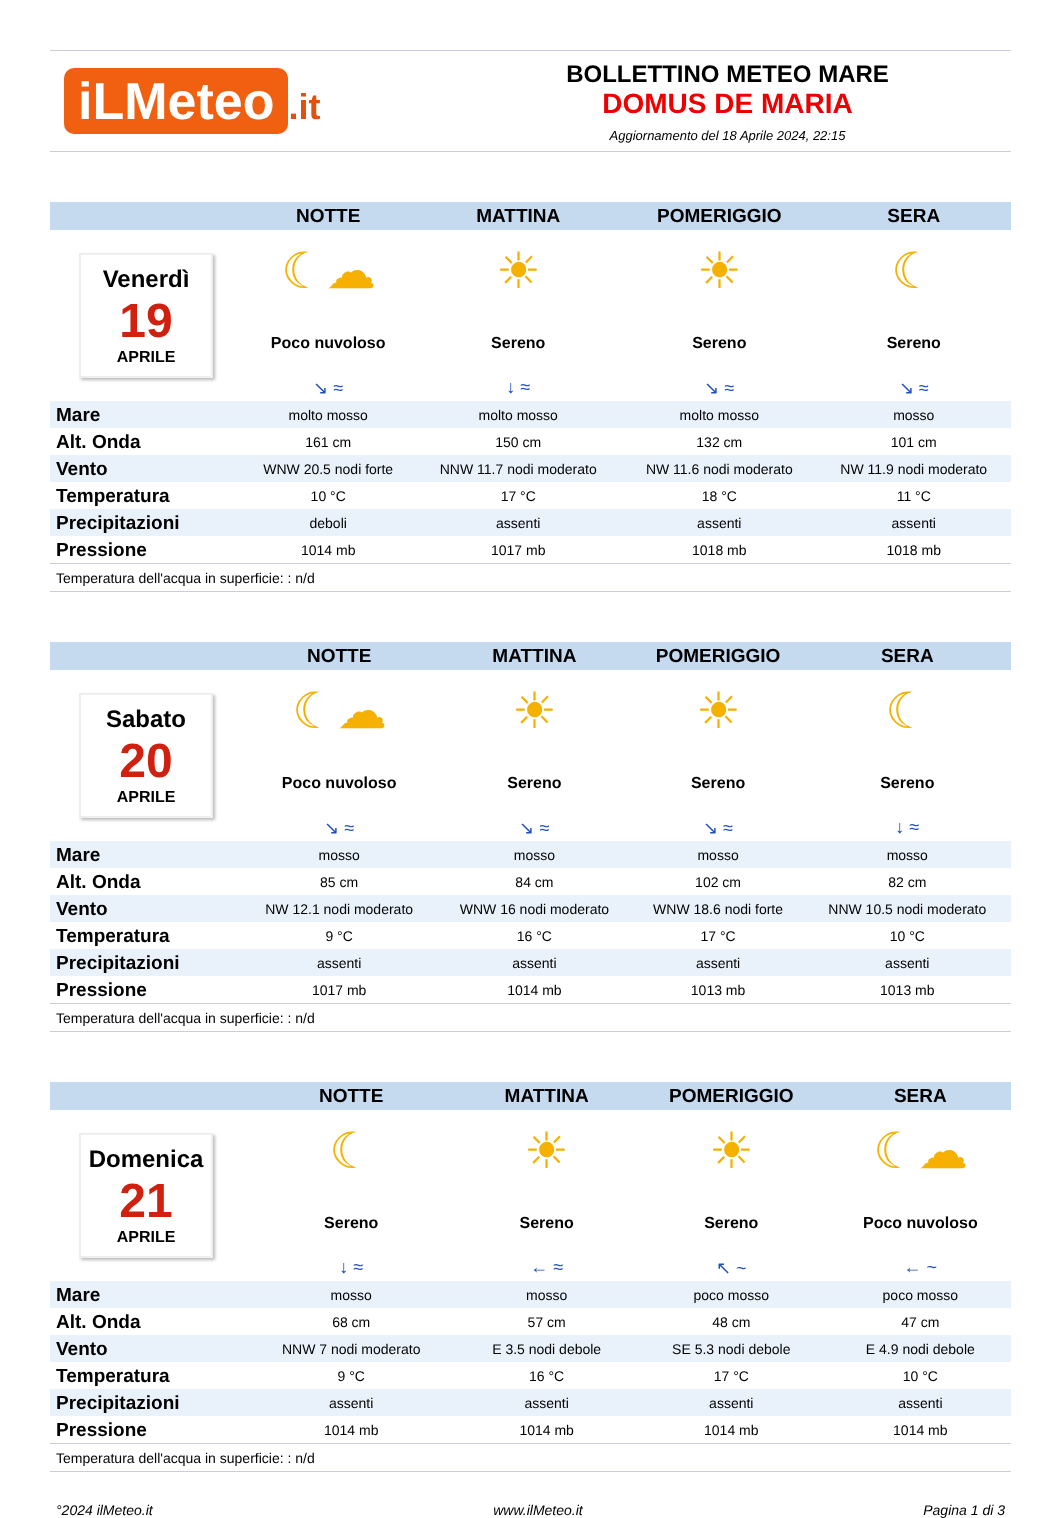iLMeteo.it
BOLLETTINO METEO MARE
DOMUS DE MARIA
Aggiornamento del 18 Aprile 2024, 22:15
| | NOTTE | MATTINA | POMERIGGIO | SERA |
| --- | --- | --- | --- | --- |
| Venerdì 19 APRILE | ☾☁ | ☀ | ☀ | ☾ |
| | Poco nuvoloso | Sereno | Sereno | Sereno |
| | ↘ ≈ | ↓ ≈ | ↘ ≈ | ↘ ≈ |
| Mare | molto mosso | molto mosso | molto mosso | mosso |
| Alt. Onda | 161 cm | 150 cm | 132 cm | 101 cm |
| Vento | WNW 20.5 nodi forte | NNW 11.7 nodi moderato | NW 11.6 nodi moderato | NW 11.9 nodi moderato |
| Temperatura | 10 °C | 17 °C | 18 °C | 11 °C |
| Precipitazioni | deboli | assenti | assenti | assenti |
| Pressione | 1014 mb | 1017 mb | 1018 mb | 1018 mb |
| Temperatura dell'acqua in superficie: : n/d | | | | |
| | NOTTE | MATTINA | POMERIGGIO | SERA |
| --- | --- | --- | --- | --- |
| Sabato 20 APRILE | ☾☁ | ☀ | ☀ | ☾ |
| | Poco nuvoloso | Sereno | Sereno | Sereno |
| | ↘ ≈ | ↘ ≈ | ↘ ≈ | ↓ ≈ |
| Mare | mosso | mosso | mosso | mosso |
| Alt. Onda | 85 cm | 84 cm | 102 cm | 82 cm |
| Vento | NW 12.1 nodi moderato | WNW 16 nodi moderato | WNW 18.6 nodi forte | NNW 10.5 nodi moderato |
| Temperatura | 9 °C | 16 °C | 17 °C | 10 °C |
| Precipitazioni | assenti | assenti | assenti | assenti |
| Pressione | 1017 mb | 1014 mb | 1013 mb | 1013 mb |
| Temperatura dell'acqua in superficie: : n/d | | | | |
| | NOTTE | MATTINA | POMERIGGIO | SERA |
| --- | --- | --- | --- | --- |
| Domenica 21 APRILE | ☾ | ☀ | ☀ | ☾☁ |
| | Sereno | Sereno | Sereno | Poco nuvoloso |
| | ↓ ≈ | ← ≈ | ↖ ~ | ← ~ |
| Mare | mosso | mosso | poco mosso | poco mosso |
| Alt. Onda | 68 cm | 57 cm | 48 cm | 47 cm |
| Vento | NNW 7 nodi moderato | E 3.5 nodi debole | SE 5.3 nodi debole | E 4.9 nodi debole |
| Temperatura | 9 °C | 16 °C | 17 °C | 10 °C |
| Precipitazioni | assenti | assenti | assenti | assenti |
| Pressione | 1014 mb | 1014 mb | 1014 mb | 1014 mb |
| Temperatura dell'acqua in superficie: : n/d | | | | |
°2024 ilMeteo.it www.ilMeteo.it Pagina 1 di 3